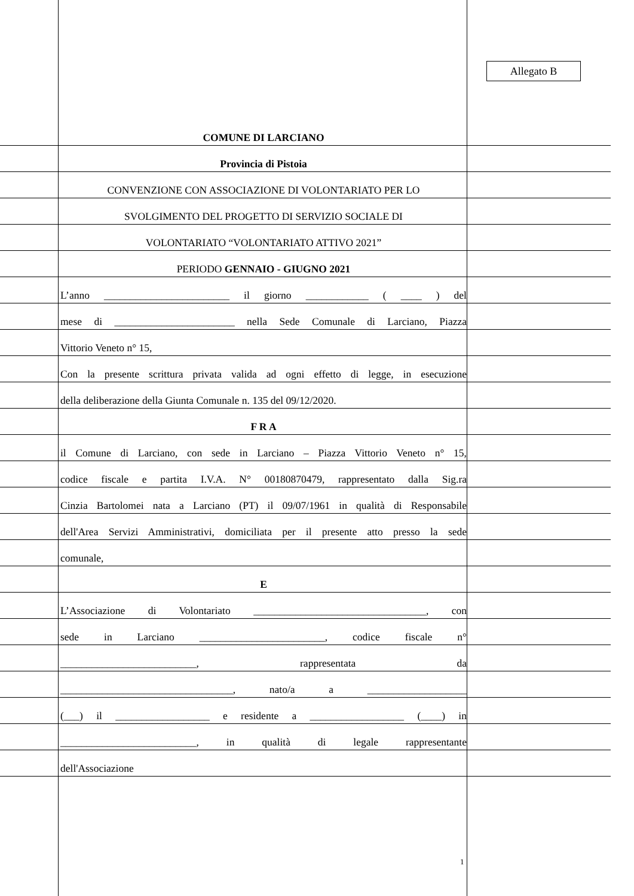Allegato B
COMUNE DI LARCIANO
Provincia di Pistoia
CONVENZIONE CON ASSOCIAZIONE DI VOLONTARIATO PER LO
SVOLGIMENTO DEL PROGETTO DI SERVIZIO SOCIALE DI
VOLONTARIATO “VOLONTARIATO ATTIVO 2021”
PERIODO GENNAIO - GIUGNO 2021
L’anno ________________________ il giorno ____________ ( ____ ) del
mese di _______________________ nella Sede Comunale di Larciano, Piazza
Vittorio Veneto n° 15,
Con la presente scrittura privata valida ad ogni effetto di legge, in esecuzione
della deliberazione della Giunta Comunale n. 135 del 09/12/2020.
F R A
il Comune di Larciano, con sede in Larciano – Piazza Vittorio Veneto n° 15,
codice fiscale e partita I.V.A. N° 00180870479, rappresentato dalla Sig.ra
Cinzia Bartolomei nata a Larciano (PT) il 09/07/1961 in qualità di Responsabile
dell'Area Servizi Amministrativi, domiciliata per il presente atto presso la sede
comunale,
E
L’Associazione di Volontariato _________________________________, con
sede in Larciano ________________________, codice fiscale n°
__________________________, rappresentata da
_________________________________, nato/a a ___________________
(___) il __________________ e residente a __________________ (____) in
__________________________, in qualità di legale rappresentante
dell'Associazione
1